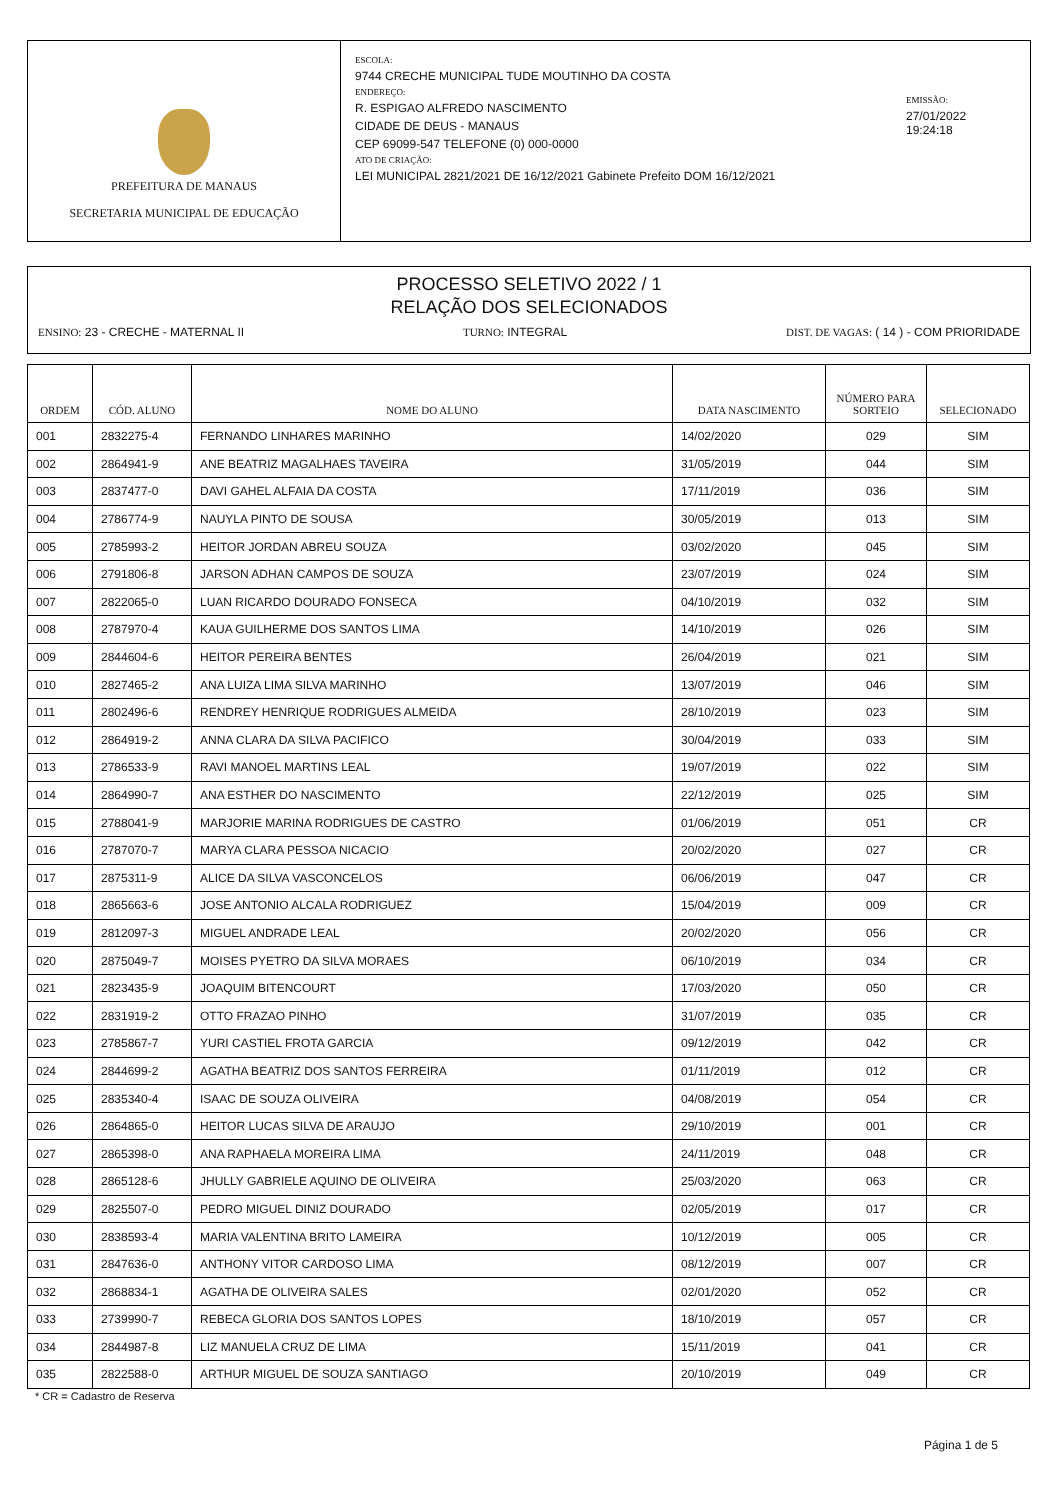PREFEITURA DE MANAUS
SECRETARIA MUNICIPAL DE EDUCAÇÃO
ESCOLA:
9744 CRECHE MUNICIPAL TUDE MOUTINHO DA COSTA
ENDEREÇO:
R. ESPIGAO ALFREDO NASCIMENTO
CIDADE DE DEUS - MANAUS
CEP 69099-547 TELEFONE (0) 000-0000
ATO DE CRIAÇÃO:
LEI MUNICIPAL 2821/2021 DE 16/12/2021 Gabinete Prefeito DOM 16/12/2021
EMISSÃO:
27/01/2022 19:24:18
PROCESSO SELETIVO 2022 / 1
RELAÇÃO DOS SELECIONADOS
ENSINO: 23 - CRECHE - MATERNAL II
TURNO: INTEGRAL DIST. DE VAGAS: ( 14 ) - COM PRIORIDADE
| ORDEM | CÓD. ALUNO | NOME DO ALUNO | DATA NASCIMENTO | NÚMERO PARA SORTEIO | SELECIONADO |
| --- | --- | --- | --- | --- | --- |
| 001 | 2832275-4 | FERNANDO LINHARES MARINHO | 14/02/2020 | 029 | SIM |
| 002 | 2864941-9 | ANE BEATRIZ MAGALHAES TAVEIRA | 31/05/2019 | 044 | SIM |
| 003 | 2837477-0 | DAVI GAHEL ALFAIA DA COSTA | 17/11/2019 | 036 | SIM |
| 004 | 2786774-9 | NAUYLA PINTO DE SOUSA | 30/05/2019 | 013 | SIM |
| 005 | 2785993-2 | HEITOR JORDAN ABREU SOUZA | 03/02/2020 | 045 | SIM |
| 006 | 2791806-8 | JARSON ADHAN CAMPOS DE SOUZA | 23/07/2019 | 024 | SIM |
| 007 | 2822065-0 | LUAN RICARDO DOURADO FONSECA | 04/10/2019 | 032 | SIM |
| 008 | 2787970-4 | KAUA GUILHERME DOS SANTOS LIMA | 14/10/2019 | 026 | SIM |
| 009 | 2844604-6 | HEITOR PEREIRA BENTES | 26/04/2019 | 021 | SIM |
| 010 | 2827465-2 | ANA LUIZA LIMA SILVA MARINHO | 13/07/2019 | 046 | SIM |
| 011 | 2802496-6 | RENDREY HENRIQUE RODRIGUES ALMEIDA | 28/10/2019 | 023 | SIM |
| 012 | 2864919-2 | ANNA CLARA DA SILVA PACIFICO | 30/04/2019 | 033 | SIM |
| 013 | 2786533-9 | RAVI MANOEL MARTINS LEAL | 19/07/2019 | 022 | SIM |
| 014 | 2864990-7 | ANA ESTHER DO NASCIMENTO | 22/12/2019 | 025 | SIM |
| 015 | 2788041-9 | MARJORIE MARINA RODRIGUES DE CASTRO | 01/06/2019 | 051 | CR |
| 016 | 2787070-7 | MARYA CLARA PESSOA NICACIO | 20/02/2020 | 027 | CR |
| 017 | 2875311-9 | ALICE DA SILVA VASCONCELOS | 06/06/2019 | 047 | CR |
| 018 | 2865663-6 | JOSE ANTONIO ALCALA RODRIGUEZ | 15/04/2019 | 009 | CR |
| 019 | 2812097-3 | MIGUEL ANDRADE LEAL | 20/02/2020 | 056 | CR |
| 020 | 2875049-7 | MOISES PYETRO DA SILVA MORAES | 06/10/2019 | 034 | CR |
| 021 | 2823435-9 | JOAQUIM BITENCOURT | 17/03/2020 | 050 | CR |
| 022 | 2831919-2 | OTTO FRAZAO PINHO | 31/07/2019 | 035 | CR |
| 023 | 2785867-7 | YURI CASTIEL FROTA GARCIA | 09/12/2019 | 042 | CR |
| 024 | 2844699-2 | AGATHA BEATRIZ DOS SANTOS FERREIRA | 01/11/2019 | 012 | CR |
| 025 | 2835340-4 | ISAAC DE SOUZA OLIVEIRA | 04/08/2019 | 054 | CR |
| 026 | 2864865-0 | HEITOR LUCAS SILVA DE ARAUJO | 29/10/2019 | 001 | CR |
| 027 | 2865398-0 | ANA RAPHAELA MOREIRA LIMA | 24/11/2019 | 048 | CR |
| 028 | 2865128-6 | JHULLY GABRIELE AQUINO DE OLIVEIRA | 25/03/2020 | 063 | CR |
| 029 | 2825507-0 | PEDRO MIGUEL DINIZ DOURADO | 02/05/2019 | 017 | CR |
| 030 | 2838593-4 | MARIA VALENTINA BRITO LAMEIRA | 10/12/2019 | 005 | CR |
| 031 | 2847636-0 | ANTHONY VITOR CARDOSO LIMA | 08/12/2019 | 007 | CR |
| 032 | 2868834-1 | AGATHA DE OLIVEIRA SALES | 02/01/2020 | 052 | CR |
| 033 | 2739990-7 | REBECA GLORIA DOS SANTOS LOPES | 18/10/2019 | 057 | CR |
| 034 | 2844987-8 | LIZ MANUELA CRUZ DE LIMA | 15/11/2019 | 041 | CR |
| 035 | 2822588-0 | ARTHUR MIGUEL DE SOUZA SANTIAGO | 20/10/2019 | 049 | CR |
* CR = Cadastro de Reserva
Página 1 de 5